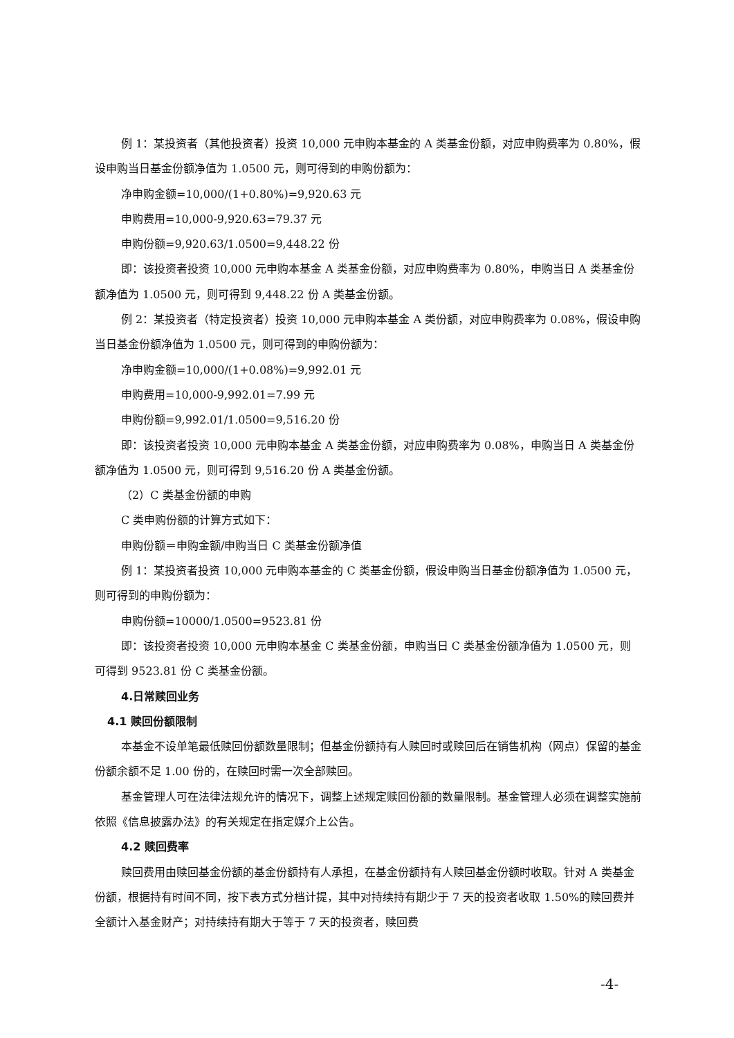例 1：某投资者（其他投资者）投资 10,000 元申购本基金的 A 类基金份额，对应申购费率为 0.80%，假设申购当日基金份额净值为 1.0500 元，则可得到的申购份额为：
净申购金额=10,000/(1+0.80%)=9,920.63 元
申购费用=10,000-9,920.63=79.37 元
申购份额=9,920.63/1.0500=9,448.22 份
即：该投资者投资 10,000 元申购本基金 A 类基金份额，对应申购费率为 0.80%，申购当日 A 类基金份额净值为 1.0500 元，则可得到 9,448.22 份 A 类基金份额。
例 2：某投资者（特定投资者）投资 10,000 元申购本基金 A 类份额，对应申购费率为 0.08%，假设申购当日基金份额净值为 1.0500 元，则可得到的申购份额为：
净申购金额=10,000/(1+0.08%)=9,992.01 元
申购费用=10,000-9,992.01=7.99 元
申购份额=9,992.01/1.0500=9,516.20 份
即：该投资者投资 10,000 元申购本基金 A 类基金份额，对应申购费率为 0.08%，申购当日 A 类基金份额净值为 1.0500 元，则可得到 9,516.20 份 A 类基金份额。
（2）C 类基金份额的申购
C 类申购份额的计算方式如下：
申购份额＝申购金额/申购当日 C 类基金份额净值
例 1：某投资者投资 10,000 元申购本基金的 C 类基金份额，假设申购当日基金份额净值为 1.0500 元，则可得到的申购份额为：
申购份额=10000/1.0500=9523.81 份
即：该投资者投资 10,000 元申购本基金 C 类基金份额，申购当日 C 类基金份额净值为 1.0500 元，则可得到 9523.81 份 C 类基金份额。
4.日常赎回业务
4.1 赎回份额限制
本基金不设单笔最低赎回份额数量限制；但基金份额持有人赎回时或赎回后在销售机构（网点）保留的基金份额余额不足 1.00 份的，在赎回时需一次全部赎回。
基金管理人可在法律法规允许的情况下，调整上述规定赎回份额的数量限制。基金管理人必须在调整实施前依照《信息披露办法》的有关规定在指定媒介上公告。
4.2 赎回费率
赎回费用由赎回基金份额的基金份额持有人承担，在基金份额持有人赎回基金份额时收取。针对 A 类基金份额，根据持有时间不同，按下表方式分档计提，其中对持续持有期少于 7 天的投资者收取 1.50%的赎回费并全额计入基金财产；对持续持有期大于等于 7 天的投资者，赎回费
-4-